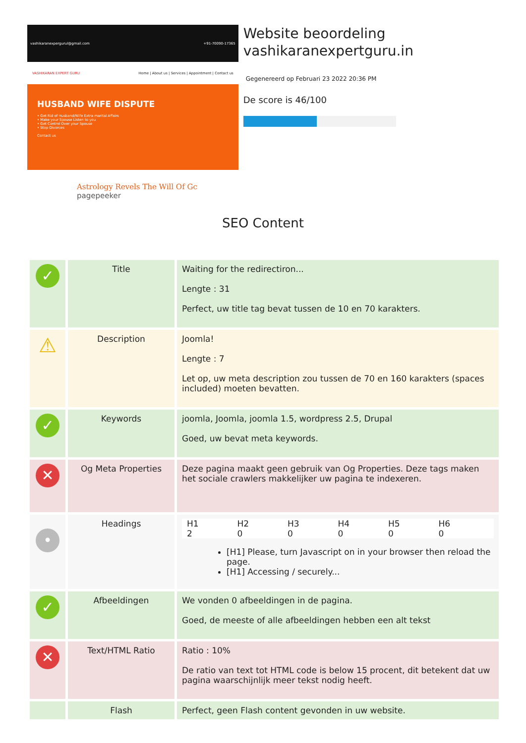vashikaranexpergurul@gmail.com +91-70090-17365
VASHIKARAN EXPERT GURU Home | About us | Services | Appointment | Contact us
HUSBAND WIFE DISPUTE
• Get Rid of Husband/Wife Extra marital Affairs
• Make your Spouse Listen to you
• Get Control Over your Spouse
• Stop Divorces
Contact us
Astrology Revels The Will Of Gc pagepeeker
Website beoordeling vashikaranexpertguru.in
Gegenereerd op Februari 23 2022 20:36 PM
De score is 46/100
SEO Content
| ✓ | Title | Waiting for the redirectiron... Lengte : 31 Perfect, uw title tag bevat tussen de 10 en 70 karakters. |
| ⚠ | Description | Joomla! Lengte : 7 Let op, uw meta description zou tussen de 70 en 160 karakters (spaces included) moeten bevatten. |
| ✓ | Keywords | joomla, Joomla, joomla 1.5, wordpress 2.5, Drupal Goed, uw bevat meta keywords. |
| ✕ | Og Meta Properties | Deze pagina maakt geen gebruik van Og Properties. Deze tags maken het sociale crawlers makkelijker uw pagina te indexeren. |
| • | Headings | H1 2 H2 0 H3 0 H4 0 H5 0 H6 0 [H1] Please, turn Javascript on in your browser then reload the page. [H1] Accessing / securely... |
| ✓ | Afbeeldingen | We vonden 0 afbeeldingen in de pagina. Goed, de meeste of alle afbeeldingen hebben een alt tekst |
| ✕ | Text/HTML Ratio | Ratio : 10% De ratio van text tot HTML code is below 15 procent, dit betekent dat uw pagina waarschijnlijk meer tekst nodig heeft. |
| | Flash | Perfect, geen Flash content gevonden in uw website. |